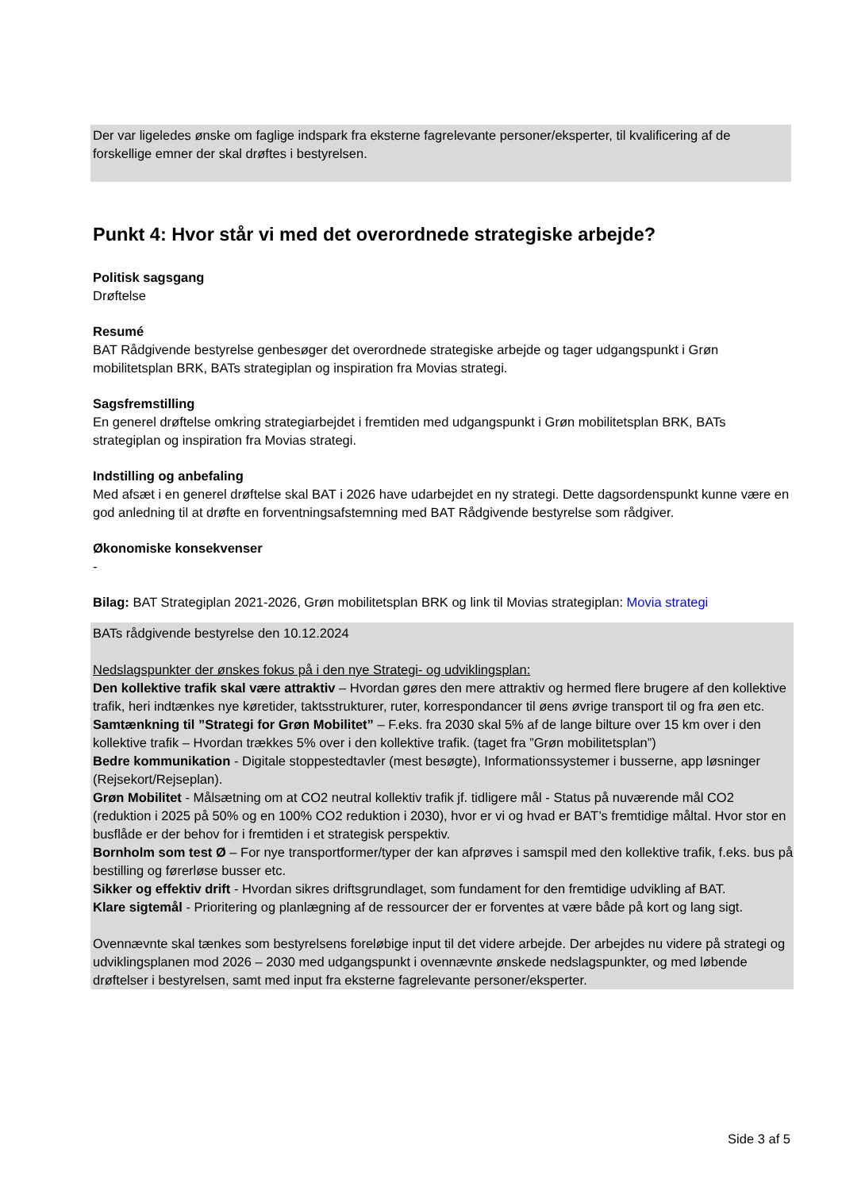Der var ligeledes ønske om faglige indspark fra eksterne fagrelevante personer/eksperter, til kvalificering af de forskellige emner der skal drøftes i bestyrelsen.
Punkt 4: Hvor står vi med det overordnede strategiske arbejde?
Politisk sagsgang
Drøftelse
Resumé
BAT Rådgivende bestyrelse genbesøger det overordnede strategiske arbejde og tager udgangspunkt i Grøn mobilitetsplan BRK, BATs strategiplan og inspiration fra Movias strategi.
Sagsfremstilling
En generel drøftelse omkring strategiarbejdet i fremtiden med udgangspunkt i Grøn mobilitetsplan BRK, BATs strategiplan og inspiration fra Movias strategi.
Indstilling og anbefaling
Med afsæt i en generel drøftelse skal BAT i 2026 have udarbejdet en ny strategi. Dette dagsordenspunkt kunne være en god anledning til at drøfte en forventningsafstemning med BAT Rådgivende bestyrelse som rådgiver.
Økonomiske konsekvenser
-
Bilag: BAT Strategiplan 2021-2026, Grøn mobilitetsplan BRK og link til Movias strategiplan: Movia strategi
BATs rådgivende bestyrelse den 10.12.2024
Nedslagspunkter der ønskes fokus på i den nye Strategi- og udviklingsplan:
Den kollektive trafik skal være attraktiv – Hvordan gøres den mere attraktiv og hermed flere brugere af den kollektive trafik, heri indtænkes nye køretider, taktsstrukturer, ruter, korrespondancer til øens øvrige transport til og fra øen etc.
Samtænkning til ”Strategi for Grøn Mobilitet” – F.eks. fra 2030 skal 5% af de lange bilture over 15 km over i den kollektive trafik – Hvordan trækkes 5% over i den kollektive trafik. (taget fra ”Grøn mobilitetsplan”)
Bedre kommunikation - Digitale stoppestedtavler (mest besøgte), Informationssystemer i busserne, app løsninger (Rejsekort/Rejseplan).
Grøn Mobilitet - Målsætning om at CO2 neutral kollektiv trafik jf. tidligere mål - Status på nuværende mål CO2 (reduktion i 2025 på 50% og en 100% CO2 reduktion i 2030), hvor er vi og hvad er BAT’s fremtidige måltal. Hvor stor en busflåde er der behov for i fremtiden i et strategisk perspektiv.
Bornholm som test Ø – For nye transportformer/typer der kan afprøves i samspil med den kollektive trafik, f.eks. bus på bestilling og førerløse busser etc.
Sikker og effektiv drift - Hvordan sikres driftsgrundlaget, som fundament for den fremtidige udvikling af BAT.
Klare sigtemål - Prioritering og planlægning af de ressourcer der er forventes at være både på kort og lang sigt.
Ovennævnte skal tænkes som bestyrelsens foreløbige input til det videre arbejde. Der arbejdes nu videre på strategi og udviklingsplanen mod 2026 – 2030 med udgangspunkt i ovennævnte ønskede nedslagspunkter, og med løbende drøftelser i bestyrelsen, samt med input fra eksterne fagrelevante personer/eksperter.
Side 3 af 5